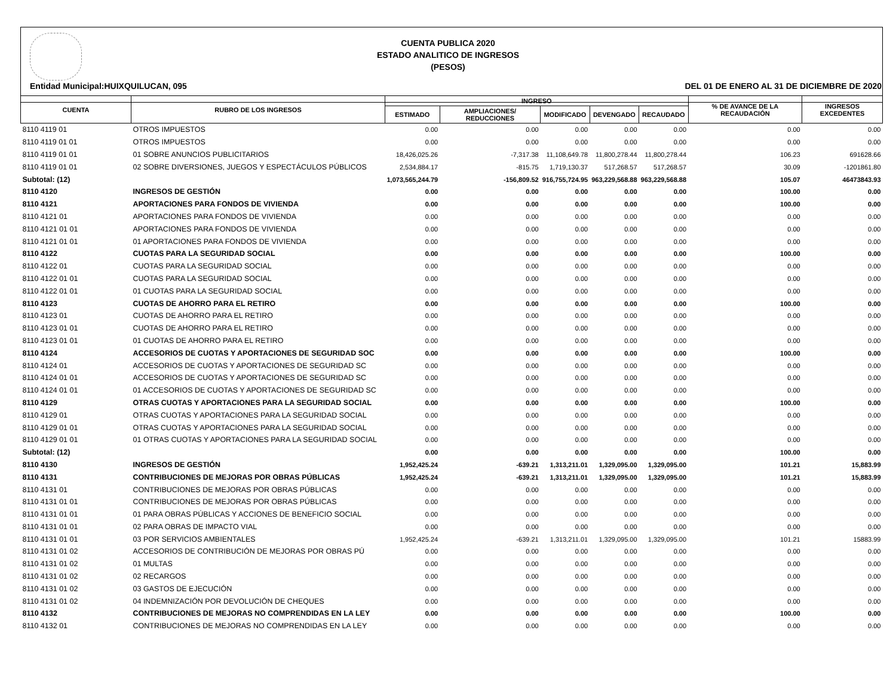CUENTA PUBLICA 2020
ESTADO ANALITICO DE INGRESOS
(PESOS)
Entidad Municipal:HUIXQUILUCAN, 095 DEL 01 DE ENERO AL 31 DE DICIEMBRE DE 2020
| CUENTA | RUBRO DE LOS INGRESOS | INGRESO | | | | | % DE AVANCE DE LA RECAUDACIÓN | INGRESOS EXCEDENTES |
| --- | --- | --- | --- | --- | --- | --- | --- | --- |
| | | ESTIMADO | AMPLIACIONES/ REDUCCIONES | MODIFICADO | DEVENGADO | RECAUDADO | | |
| 8110 4119 01 | OTROS IMPUESTOS | 0.00 | 0.00 | 0.00 | 0.00 | 0.00 | 0.00 | 0.00 |
| 8110 4119 01 01 | OTROS IMPUESTOS | 0.00 | 0.00 | 0.00 | 0.00 | 0.00 | 0.00 | 0.00 |
| 8110 4119 01 01 | 01 SOBRE ANUNCIOS PUBLICITARIOS | 18,426,025.26 | -7,317.38 | 11,108,649.78 | 11,800,278.44 | 11,800,278.44 | 106.23 | 691628.66 |
| 8110 4119 01 01 | 02 SOBRE DIVERSIONES, JUEGOS Y ESPECTÁCULOS PÚBLICOS | 2,534,884.17 | -815.75 | 1,719,130.37 | 517,268.57 | 517,268.57 | 30.09 | -1201861.80 |
| Subtotal: (12) | | 1,073,565,244.79 | -156,809.52 | 916,755,724.95 | 963,229,568.88 | 963,229,568.88 | 105.07 | 46473843.93 |
| 8110 4120 | INGRESOS DE GESTIÓN | 0.00 | 0.00 | 0.00 | 0.00 | 0.00 | 100.00 | 0.00 |
| 8110 4121 | APORTACIONES PARA FONDOS DE VIVIENDA | 0.00 | 0.00 | 0.00 | 0.00 | 0.00 | 100.00 | 0.00 |
| 8110 4121 01 | APORTACIONES PARA FONDOS DE VIVIENDA | 0.00 | 0.00 | 0.00 | 0.00 | 0.00 | 0.00 | 0.00 |
| 8110 4121 01 01 | APORTACIONES PARA FONDOS DE VIVIENDA | 0.00 | 0.00 | 0.00 | 0.00 | 0.00 | 0.00 | 0.00 |
| 8110 4121 01 01 | 01 APORTACIONES PARA FONDOS DE VIVIENDA | 0.00 | 0.00 | 0.00 | 0.00 | 0.00 | 0.00 | 0.00 |
| 8110 4122 | CUOTAS PARA LA SEGURIDAD SOCIAL | 0.00 | 0.00 | 0.00 | 0.00 | 0.00 | 100.00 | 0.00 |
| 8110 4122 01 | CUOTAS PARA LA SEGURIDAD SOCIAL | 0.00 | 0.00 | 0.00 | 0.00 | 0.00 | 0.00 | 0.00 |
| 8110 4122 01 01 | CUOTAS PARA LA SEGURIDAD SOCIAL | 0.00 | 0.00 | 0.00 | 0.00 | 0.00 | 0.00 | 0.00 |
| 8110 4122 01 01 | 01 CUOTAS PARA LA SEGURIDAD SOCIAL | 0.00 | 0.00 | 0.00 | 0.00 | 0.00 | 0.00 | 0.00 |
| 8110 4123 | CUOTAS DE AHORRO PARA EL RETIRO | 0.00 | 0.00 | 0.00 | 0.00 | 0.00 | 100.00 | 0.00 |
| 8110 4123 01 | CUOTAS DE AHORRO PARA EL RETIRO | 0.00 | 0.00 | 0.00 | 0.00 | 0.00 | 0.00 | 0.00 |
| 8110 4123 01 01 | CUOTAS DE AHORRO PARA EL RETIRO | 0.00 | 0.00 | 0.00 | 0.00 | 0.00 | 0.00 | 0.00 |
| 8110 4123 01 01 | 01 CUOTAS DE AHORRO PARA EL RETIRO | 0.00 | 0.00 | 0.00 | 0.00 | 0.00 | 0.00 | 0.00 |
| 8110 4124 | ACCESORIOS DE CUOTAS Y APORTACIONES DE SEGURIDAD SOC | 0.00 | 0.00 | 0.00 | 0.00 | 0.00 | 100.00 | 0.00 |
| 8110 4124 01 | ACCESORIOS DE CUOTAS Y APORTACIONES DE SEGURIDAD SC | 0.00 | 0.00 | 0.00 | 0.00 | 0.00 | 0.00 | 0.00 |
| 8110 4124 01 01 | ACCESORIOS DE CUOTAS Y APORTACIONES DE SEGURIDAD SC | 0.00 | 0.00 | 0.00 | 0.00 | 0.00 | 0.00 | 0.00 |
| 8110 4124 01 01 | 01 ACCESORIOS DE CUOTAS Y APORTACIONES DE SEGURIDAD SC | 0.00 | 0.00 | 0.00 | 0.00 | 0.00 | 0.00 | 0.00 |
| 8110 4129 | OTRAS CUOTAS Y APORTACIONES PARA LA SEGURIDAD SOCIAL | 0.00 | 0.00 | 0.00 | 0.00 | 0.00 | 100.00 | 0.00 |
| 8110 4129 01 | OTRAS CUOTAS Y APORTACIONES PARA LA SEGURIDAD SOCIAL | 0.00 | 0.00 | 0.00 | 0.00 | 0.00 | 0.00 | 0.00 |
| 8110 4129 01 01 | OTRAS CUOTAS Y APORTACIONES PARA LA SEGURIDAD SOCIAL | 0.00 | 0.00 | 0.00 | 0.00 | 0.00 | 0.00 | 0.00 |
| 8110 4129 01 01 | 01 OTRAS CUOTAS Y APORTACIONES PARA LA SEGURIDAD SOCIAL | 0.00 | 0.00 | 0.00 | 0.00 | 0.00 | 0.00 | 0.00 |
| Subtotal: (12) | | 0.00 | 0.00 | 0.00 | 0.00 | 0.00 | 100.00 | 0.00 |
| 8110 4130 | INGRESOS DE GESTIÓN | 1,952,425.24 | -639.21 | 1,313,211.01 | 1,329,095.00 | 1,329,095.00 | 101.21 | 15,883.99 |
| 8110 4131 | CONTRIBUCIONES DE MEJORAS POR OBRAS PÚBLICAS | 1,952,425.24 | -639.21 | 1,313,211.01 | 1,329,095.00 | 1,329,095.00 | 101.21 | 15,883.99 |
| 8110 4131 01 | CONTRIBUCIONES DE MEJORAS POR OBRAS PÚBLICAS | 0.00 | 0.00 | 0.00 | 0.00 | 0.00 | 0.00 | 0.00 |
| 8110 4131 01 01 | CONTRIBUCIONES DE MEJORAS POR OBRAS PÚBLICAS | 0.00 | 0.00 | 0.00 | 0.00 | 0.00 | 0.00 | 0.00 |
| 8110 4131 01 01 | 01 PARA OBRAS PÚBLICAS Y ACCIONES DE BENEFICIO SOCIAL | 0.00 | 0.00 | 0.00 | 0.00 | 0.00 | 0.00 | 0.00 |
| 8110 4131 01 01 | 02 PARA OBRAS DE IMPACTO VIAL | 0.00 | 0.00 | 0.00 | 0.00 | 0.00 | 0.00 | 0.00 |
| 8110 4131 01 01 | 03 POR SERVICIOS AMBIENTALES | 1,952,425.24 | -639.21 | 1,313,211.01 | 1,329,095.00 | 1,329,095.00 | 101.21 | 15883.99 |
| 8110 4131 01 02 | ACCESORIOS DE CONTRIBUCIÓN DE MEJORAS POR OBRAS PÚ | 0.00 | 0.00 | 0.00 | 0.00 | 0.00 | 0.00 | 0.00 |
| 8110 4131 01 02 | 01 MULTAS | 0.00 | 0.00 | 0.00 | 0.00 | 0.00 | 0.00 | 0.00 |
| 8110 4131 01 02 | 02 RECARGOS | 0.00 | 0.00 | 0.00 | 0.00 | 0.00 | 0.00 | 0.00 |
| 8110 4131 01 02 | 03 GASTOS DE EJECUCIÓN | 0.00 | 0.00 | 0.00 | 0.00 | 0.00 | 0.00 | 0.00 |
| 8110 4131 01 02 | 04 INDEMNIZACIÓN POR DEVOLUCIÓN DE CHEQUES | 0.00 | 0.00 | 0.00 | 0.00 | 0.00 | 0.00 | 0.00 |
| 8110 4132 | CONTRIBUCIONES DE MEJORAS NO COMPRENDIDAS EN LA LEY | 0.00 | 0.00 | 0.00 | 0.00 | 0.00 | 100.00 | 0.00 |
| 8110 4132 01 | CONTRIBUCIONES DE MEJORAS NO COMPRENDIDAS EN LA LEY | 0.00 | 0.00 | 0.00 | 0.00 | 0.00 | 0.00 | 0.00 |